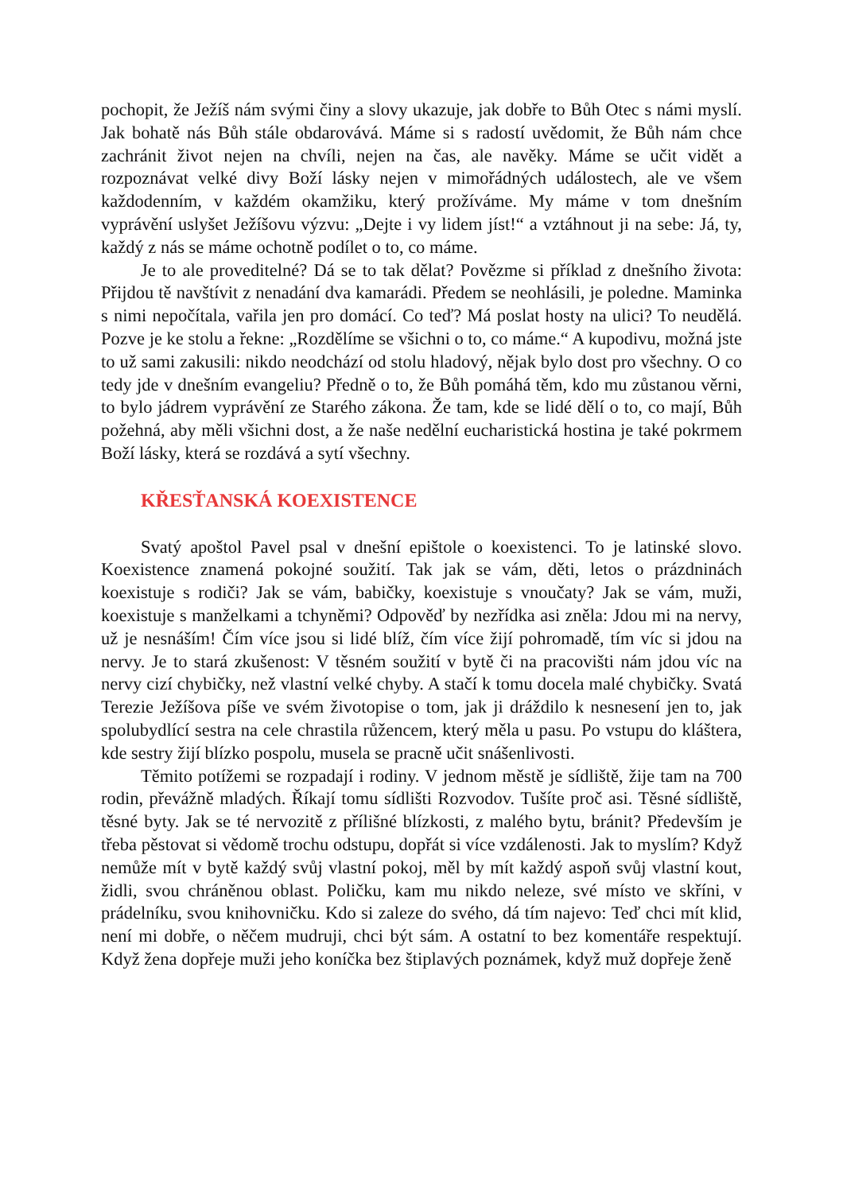pochopit, že Ježíš nám svými činy a slovy ukazuje, jak dobře to Bůh Otec s námi myslí. Jak bohatě nás Bůh stále obdarovává. Máme si s radostí uvědomit, že Bůh nám chce zachránit život nejen na chvíli, nejen na čas, ale navěky. Máme se učit vidět a rozpoznávat velké divy Boží lásky nejen v mimořádných událostech, ale ve všem každodenním, v každém okamžiku, který prožíváme. My máme v tom dnešním vyprávění uslyšet Ježíšovu výzvu: „Dejte i vy lidem jíst!“ a vztáhnout ji na sebe: Já, ty, každý z nás se máme ochotně podílet o to, co máme.
Je to ale proveditelné? Dá se to tak dělat? Povězme si příklad z dnešního života: Přijdou tě navštívit z nenadání dva kamarádi. Předem se neohlásili, je poledne. Maminka s nimi nepočítala, vařila jen pro domácí. Co teď? Má poslat hosty na ulici? To neudělá. Pozve je ke stolu a řekne: „Rozdělíme se všichni o to, co máme.“ A kupodivu, možná jste to už sami zakusili: nikdo neodchází od stolu hladový, nějak bylo dost pro všechny. O co tedy jde v dnešním evangeliu? Předně o to, že Bůh pomáhá těm, kdo mu zůstanou věrni, to bylo jádrem vyprávění ze Starého zákona. Že tam, kde se lidé dělí o to, co mají, Bůh požehná, aby měli všichni dost, a že naše nedělní eucharistická hostina je také pokrmem Boží lásky, která se rozdává a sytí všechny.
KŘESŤANSKÁ KOEXISTENCE
Svatý apoštol Pavel psal v dnešní epištole o koexistenci. To je latinské slovo. Koexistence znamená pokojné soužití. Tak jak se vám, děti, letos o prázdninách koexistuje s rodiči? Jak se vám, babičky, koexistuje s vnoučaty? Jak se vám, muži, koexistuje s manželkami a tchyněmi? Odpověď by nezřídka asi zněla: Jdou mi na nervy, už je nesnáším! Čím více jsou si lidé blíž, čím více žijí pohromadě, tím víc si jdou na nervy. Je to stará zkušenost: V těsném soužití v bytě či na pracovišti nám jdou víc na nervy cizí chybičky, než vlastní velké chyby. A stačí k tomu docela malé chybičky. Svatá Terezie Ježíšova píše ve svém životopise o tom, jak ji dráždilo k nesnesení jen to, jak spolubydlící sestra na cele chrastila růžencem, který měla u pasu. Po vstupu do kláštera, kde sestry žijí blízko pospolu, musela se pracně učit snášenlivosti.
Těmito potížemi se rozpadají i rodiny. V jednom městě je sídliště, žije tam na 700 rodin, převážně mladých. Říkají tomu sídlišti Rozvodov. Tušíte proč asi. Těsné sídliště, těsné byty. Jak se té nervozitě z přílišné blízkosti, z malého bytu, bránit? Především je třeba pěstovat si vědomě trochu odstupu, dopřát si více vzdálenosti. Jak to myslím? Když nemůže mít v bytě každý svůj vlastní pokoj, měl by mít každý aspoň svůj vlastní kout, židli, svou chráněnou oblast. Poličku, kam mu nikdo neleze, své místo ve skříni, v prádelníku, svou knihovničku. Kdo si zaleze do svého, dá tím najevo: Teď chci mít klid, není mi dobře, o něčem mudruji, chci být sám. A ostatní to bez komentáře respektují. Když žena dopřeje muži jeho koníčka bez štiplavých poznámek, když muž dopřeje ženě